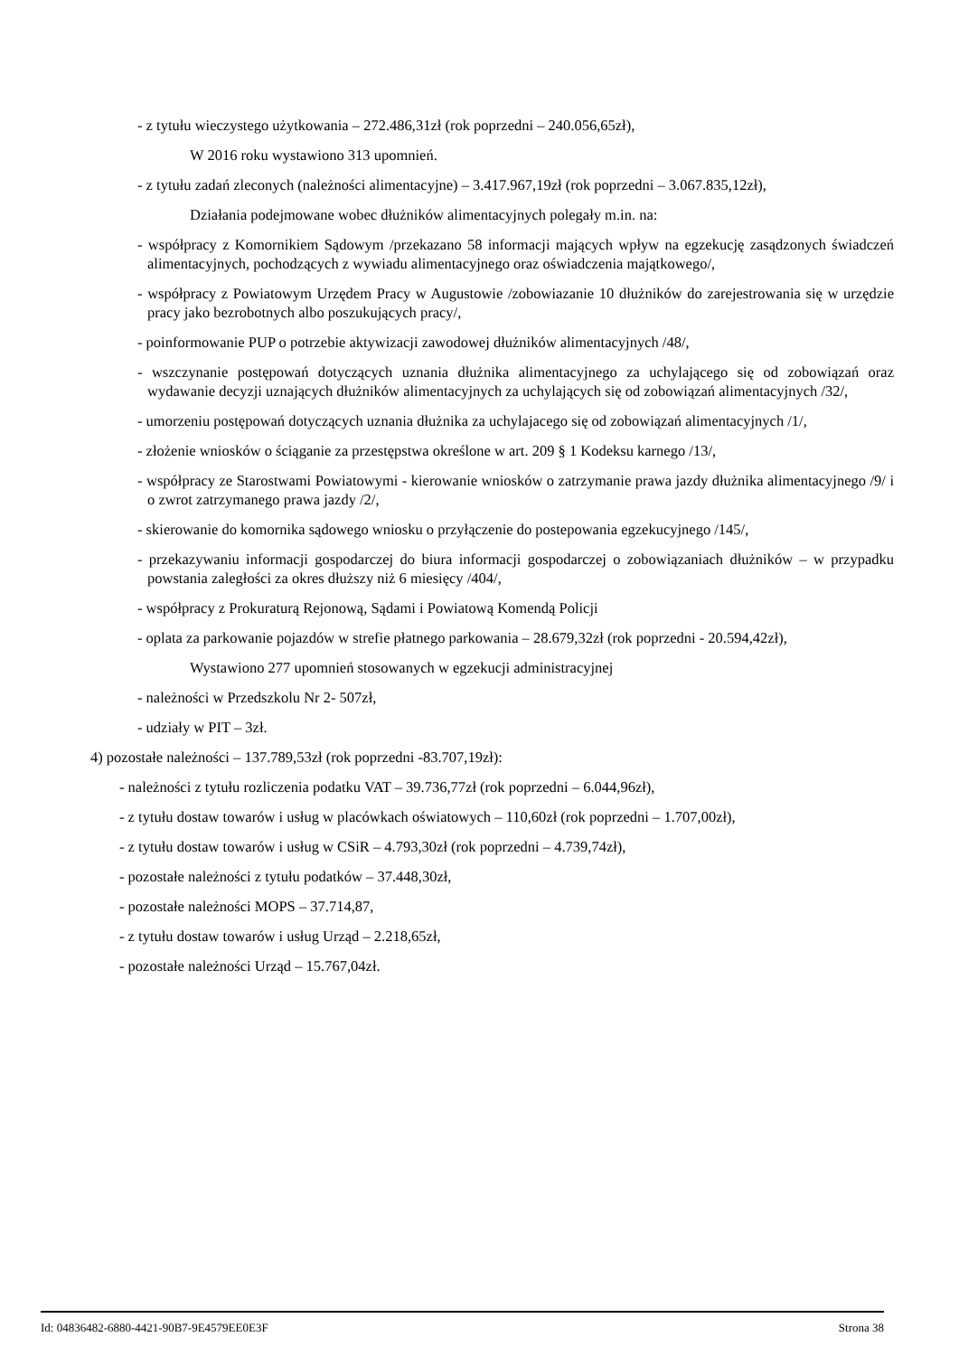- z tytułu wieczystego użytkowania – 272.486,31zł (rok poprzedni – 240.056,65zł),
W 2016 roku wystawiono 313 upomnień.
- z tytułu zadań zleconych (należności alimentacyjne) – 3.417.967,19zł (rok poprzedni – 3.067.835,12zł),
Działania podejmowane wobec dłużników alimentacyjnych polegały m.in. na:
- współpracy z Komornikiem Sądowym /przekazano 58 informacji mających wpływ na egzekucję zasądzonych świadczeń alimentacyjnych, pochodzących z wywiadu alimentacyjnego oraz oświadczenia majątkowego/,
- współpracy z Powiatowym Urzędem Pracy w Augustowie /zobowiazanie 10 dłużników do zarejestrowania się w urzędzie pracy jako bezrobotnych albo poszukujących pracy/,
- poinformowanie PUP o potrzebie aktywizacji zawodowej dłużników alimentacyjnych /48/,
- wszczynanie postępowań dotyczących uznania dłużnika alimentacyjnego za uchylającego się od zobowiązań oraz wydawanie decyzji uznających dłużników alimentacyjnych za uchylających się od zobowiązań alimentacyjnych /32/,
- umorzeniu postępowań dotyczących uznania dłużnika za uchylajacego się od zobowiązań alimentacyjnych /1/,
- złożenie wniosków o ściąganie za przestępstwa określone w art. 209 § 1 Kodeksu karnego /13/,
- współpracy ze Starostwami Powiatowymi - kierowanie wniosków o zatrzymanie prawa jazdy dłużnika alimentacyjnego /9/ i o zwrot zatrzymanego prawa jazdy /2/,
- skierowanie do komornika sądowego wniosku o przyłączenie do postepowania egzekucyjnego /145/,
- przekazywaniu informacji gospodarczej do biura informacji gospodarczej o zobowiązaniach dłużników – w przypadku powstania zaległości za okres dłuższy niż 6 miesięcy /404/,
- współpracy z Prokuraturą Rejonową, Sądami i Powiatową Komendą Policji
- oplata za parkowanie pojazdów w strefie płatnego parkowania – 28.679,32zł (rok poprzedni - 20.594,42zł),
Wystawiono 277 upomnień stosowanych w egzekucji administracyjnej
- należności w Przedszkolu Nr 2- 507zł,
- udziały w PIT – 3zł.
4) pozostałe należności – 137.789,53zł (rok poprzedni -83.707,19zł):
- należności z tytułu rozliczenia podatku VAT – 39.736,77zł (rok poprzedni – 6.044,96zł),
- z tytułu dostaw towarów i usług w placówkach oświatowych – 110,60zł (rok poprzedni – 1.707,00zł),
- z tytułu dostaw towarów i usług w CSiR – 4.793,30zł (rok poprzedni – 4.739,74zł),
- pozostałe należności z tytułu podatków – 37.448,30zł,
- pozostałe należności MOPS – 37.714,87,
- z tytułu dostaw towarów i usług Urząd – 2.218,65zł,
- pozostałe należności Urząd – 15.767,04zł.
Id: 04836482-6880-4421-90B7-9E4579EE0E3F Strona 38